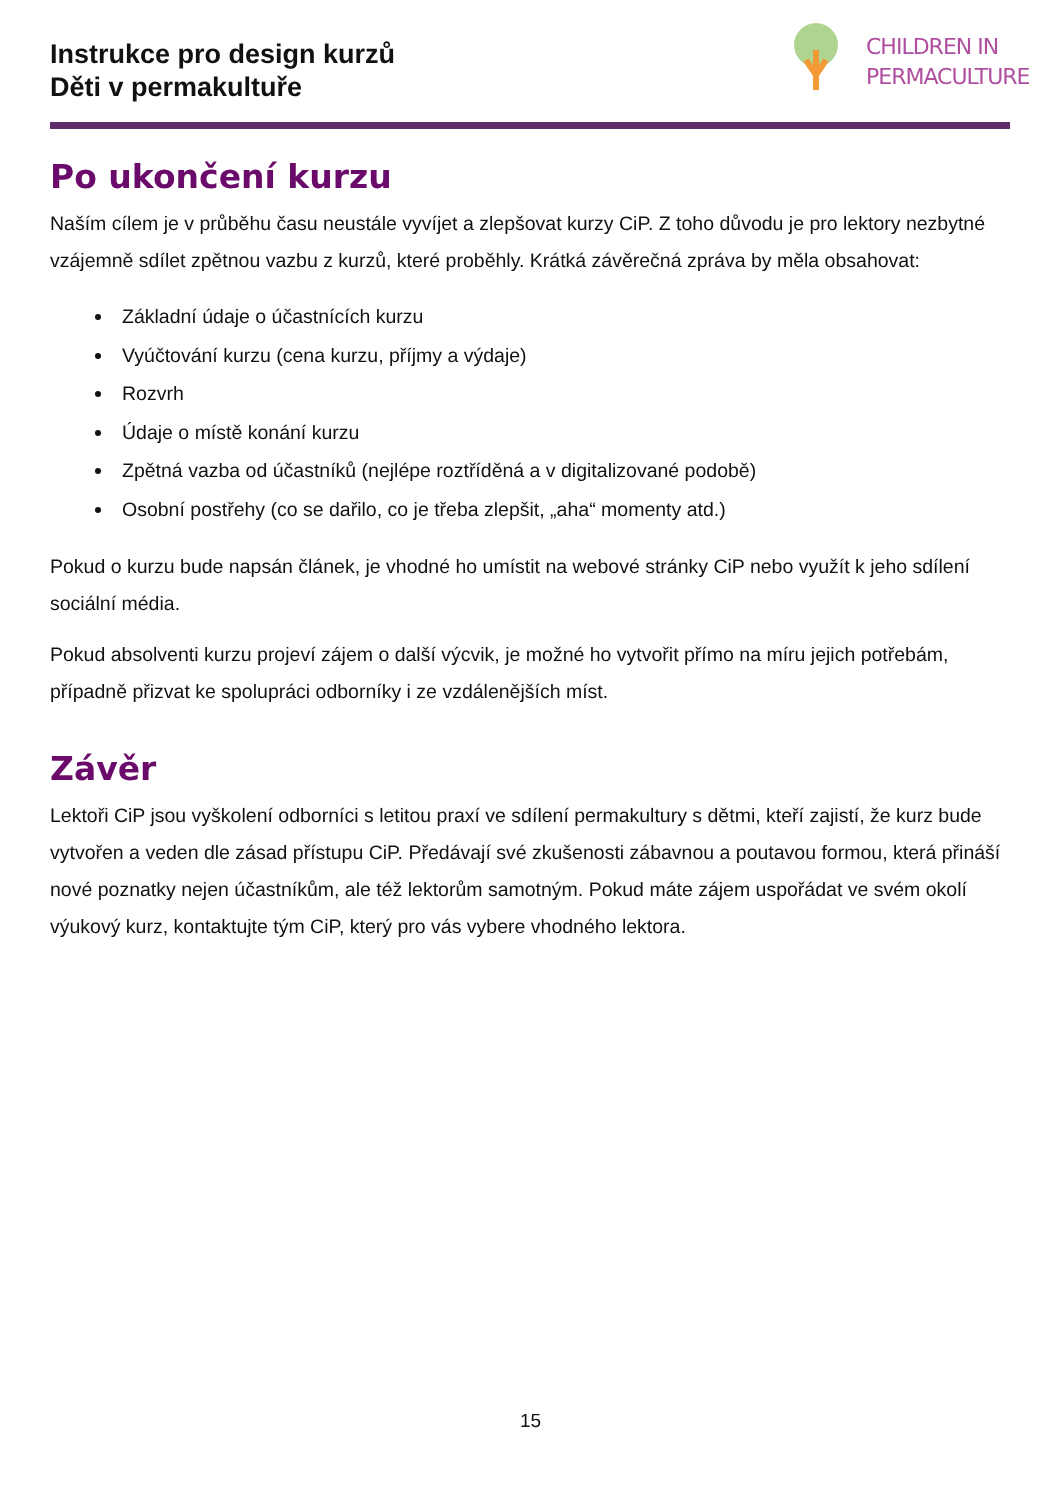Instrukce pro design kurzů
Děti v permakultuře
CHILDREN IN
PERMACULTURE
Po ukončení kurzu
Naším cílem je v průběhu času neustále vyvíjet a zlepšovat kurzy CiP. Z toho důvodu je pro lektory nezbytné vzájemně sdílet zpětnou vazbu z kurzů, které proběhly. Krátká závěrečná zpráva by měla obsahovat:
Základní údaje o účastnících kurzu
Vyúčtování kurzu (cena kurzu, příjmy a výdaje)
Rozvrh
Údaje o místě konání kurzu
Zpětná vazba od účastníků (nejlépe roztříděná a v digitalizované podobě)
Osobní postřehy (co se dařilo, co je třeba zlepšit, „aha“ momenty atd.)
Pokud o kurzu bude napsán článek, je vhodné ho umístit na webové stránky CiP nebo využít k jeho sdílení sociální média.
Pokud absolventi kurzu projeví zájem o další výcvik, je možné ho vytvořit přímo na míru jejich potřebám, případně přizvat ke spolupráci odborníky i ze vzdálenějších míst.
Závěr
Lektoři CiP jsou vyškolení odborníci s letitou praxí ve sdílení permakultury s dětmi, kteří zajistí, že kurz bude vytvořen a veden dle zásad přístupu CiP. Předávají své zkušenosti zábavnou a poutavou formou, která přináší nové poznatky nejen účastníkům, ale též lektorům samotným. Pokud máte zájem uspořádat ve svém okolí výukový kurz, kontaktujte tým CiP, který pro vás vybere vhodného lektora.
15